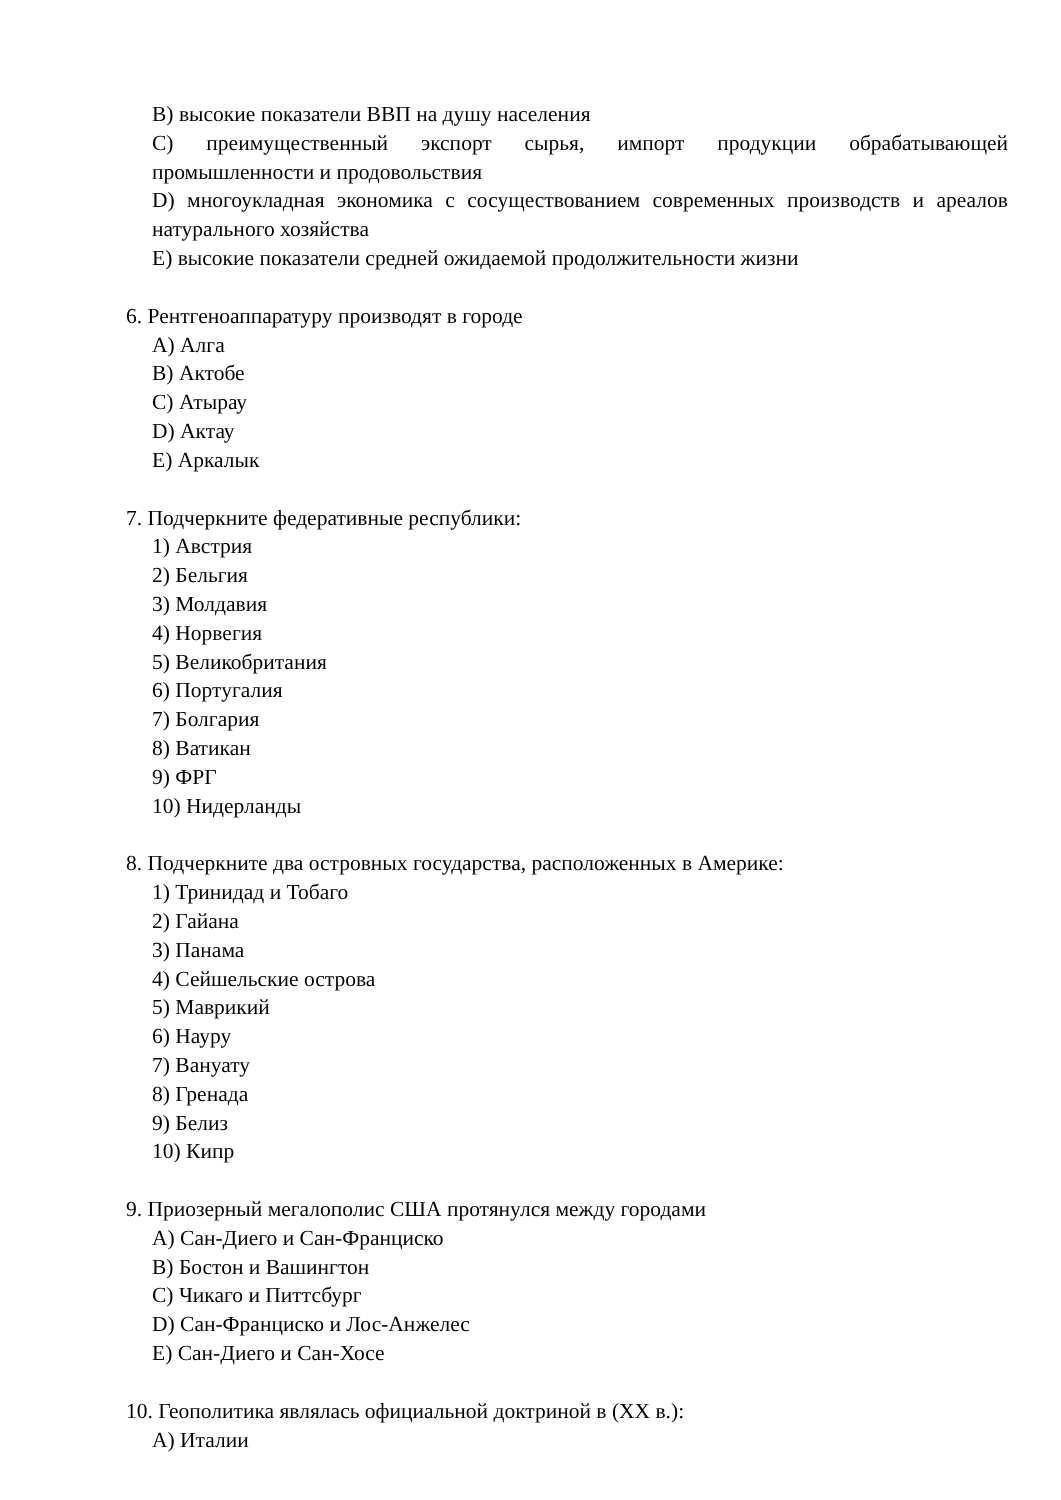B) высокие показатели ВВП на душу населения
C) преимущественный экспорт сырья, импорт продукции обрабатывающей промышленности и продовольствия
D) многоукладная экономика с сосуществованием современных производств и ареалов натурального хозяйства
E) высокие показатели средней ожидаемой продолжительности жизни
6. Рентгеноаппаратуру производят в городе
A) Алга
B) Актобе
C) Атырау
D) Актау
E) Аркалык
7. Подчеркните федеративные республики:
1) Австрия
2) Бельгия
3) Молдавия
4) Норвегия
5) Великобритания
6) Португалия
7) Болгария
8) Ватикан
9) ФРГ
10) Нидерланды
8. Подчеркните два островных государства, расположенных в Америке:
1) Тринидад и Тобаго
2) Гайана
3) Панама
4) Сейшельские острова
5) Маврикий
6) Науру
7) Вануату
8) Гренада
9) Белиз
10) Кипр
9. Приозерный мегалополис США протянулся между городами
A) Сан-Диего и Сан-Франциско
B) Бостон и Вашингтон
C) Чикаго и Питтсбург
D) Сан-Франциско и Лос-Анжелес
E) Сан-Диего и Сан-Хосе
10. Геополитика являлась официальной доктриной в (XX в.):
A) Италии